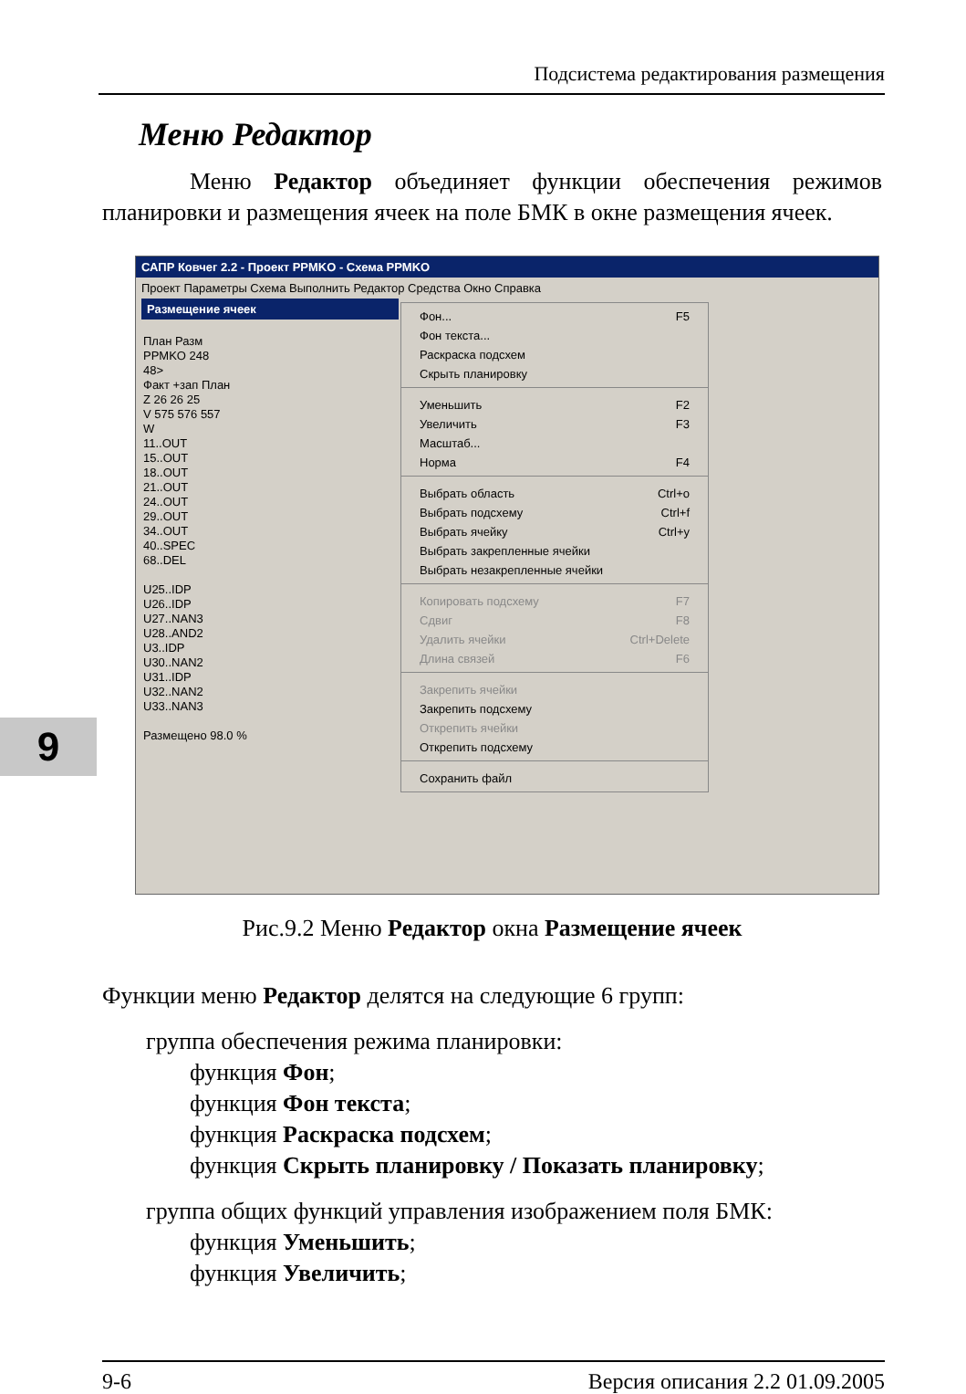Подсистема редактирования размещения
9
Меню Редактор
Меню Редактор объединяет функции обеспечения режимов планировки и размещения ячеек на поле БМК в окне размещения ячеек.
САПР Ковчег 2.2 - Проект PPMKO - Схема PPMKO
Проект Параметры Схема Выполнить Редактор Средства Окно Справка
Размещение ячеек
План Разм
PPMKO 248
48>
Факт +зап План
Z 26 26 25
V 575 576 557
W
11..OUT
15..OUT
18..OUT
21..OUT
24..OUT
29..OUT
34..OUT
40..SPEC
68..DEL
U25..IDP
U26..IDP
U27..NAN3
U28..AND2
U3..IDP
U30..NAN2
U31..IDP
U32..NAN2
U33..NAN3
Размещено 98.0 %
Фон... F5
Фон текста...
Раскраска подсхем
Скрыть планировку
Уменьшить F2
Увеличить F3
Масштаб...
Норма F4
Выбрать область Ctrl+o
Выбрать подсхему Ctrl+f
Выбрать ячейку Ctrl+y
Выбрать закрепленные ячейки
Выбрать незакрепленные ячейки
Копировать подсхему F7
Сдвиг F8
Удалить ячейки Ctrl+Delete
Длина связей F6
Закрепить ячейки
Закрепить подсхему
Открепить ячейки
Открепить подсхему
Сохранить файл
Рис.9.2 Меню Редактор окна Размещение ячеек
Функции меню Редактор делятся на следующие 6 групп:
группа обеспечения режима планировки:
функция Фон;
функция Фон текста;
функция Раскраска подсхем;
функция Скрыть планировку / Показать планировку;
группа общих функций управления изображением поля БМК:
функция Уменьшить;
функция Увеличить;
9-6 Версия описания 2.2 01.09.2005